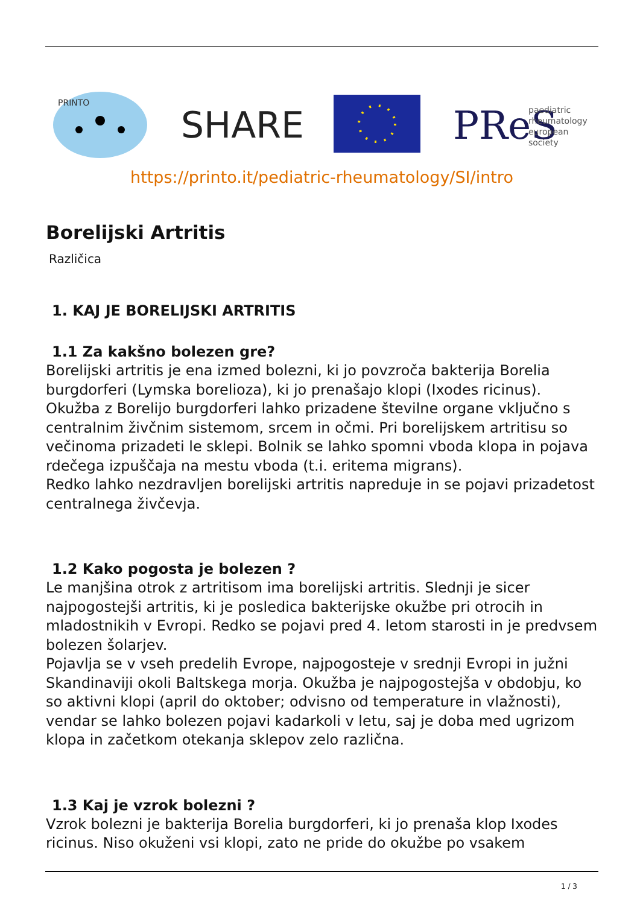PRINTO
SHARE
PReS
paediatric
rheumatology
european
society
https://printo.it/pediatric-rheumatology/SI/intro
Borelijski Artritis
Različica
1. KAJ JE BORELIJSKI ARTRITIS
1.1 Za kakšno bolezen gre?
Borelijski artritis je ena izmed bolezni, ki jo povzroča bakterija Borelia burgdorferi (Lymska borelioza), ki jo prenašajo klopi (Ixodes ricinus). Okužba z Borelijo burgdorferi lahko prizadene številne organe vključno s centralnim živčnim sistemom, srcem in očmi. Pri borelijskem artritisu so večinoma prizadeti le sklepi. Bolnik se lahko spomni vboda klopa in pojava rdečega izpuščaja na mestu vboda (t.i. eritema migrans).
Redko lahko nezdravljen borelijski artritis napreduje in se pojavi prizadetost centralnega živčevja.
1.2 Kako pogosta je bolezen ?
Le manjšina otrok z artritisom ima borelijski artritis. Slednji je sicer najpogostejši artritis, ki je posledica bakterijske okužbe pri otrocih in mladostnikih v Evropi. Redko se pojavi pred 4. letom starosti in je predvsem bolezen šolarjev.
Pojavlja se v vseh predelih Evrope, najpogosteje v srednji Evropi in južni Skandinaviji okoli Baltskega morja. Okužba je najpogostejša v obdobju, ko so aktivni klopi (april do oktober; odvisno od temperature in vlažnosti), vendar se lahko bolezen pojavi kadarkoli v letu, saj je doba med ugrizom klopa in začetkom otekanja sklepov zelo različna.
1.3 Kaj je vzrok bolezni ?
Vzrok bolezni je bakterija Borelia burgdorferi, ki jo prenaša klop Ixodes ricinus. Niso okuženi vsi klopi, zato ne pride do okužbe po vsakem
1 / 3